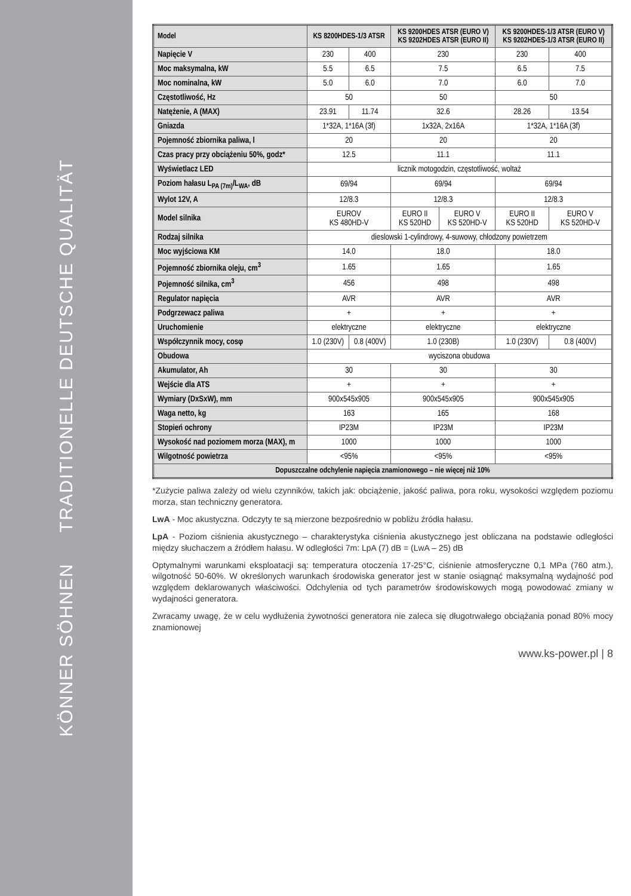KÖNNER SÖHNEN TRADITIONELLE DEUTSCHE QUALITÄT
| Model | KS 8200HDES-1/3 ATSR | | KS 9200HDES ATSR (EURO V) KS 9202HDES ATSR (EURO II) | | KS 9200HDES-1/3 ATSR (EURO V) KS 9202HDES-1/3 ATSR (EURO II) | |
| --- | --- | --- | --- | --- | --- | --- |
| Napięcie V | 230 | 400 | 230 | | 230 | 400 |
| Moc maksymalna, kW | 5.5 | 6.5 | 7.5 | | 6.5 | 7.5 |
| Moc nominalna, kW | 5.0 | 6.0 | 7.0 | | 6.0 | 7.0 |
| Częstotliwość, Hz | 50 | | 50 | | 50 | |
| Natężenie, A (MAX) | 23.91 | 11.74 | 32.6 | | 28.26 | 13.54 |
| Gniazda | 1*32A, 1*16A (3f) | | 1x32A, 2x16A | | 1*32A, 1*16A (3f) | |
| Pojemność zbiornika paliwa, l | 20 | | 20 | | 20 | |
| Czas pracy przy obciążeniu 50%, godz* | 12.5 | | 11.1 | | 11.1 | |
| Wyświetlacz LED | licznik motogodzin, częstotliwość, woltaż | | | | | |
| Poziom hałasu L<sub>PA (7m)</sub>/L<sub>WA</sub>, dB | 69/94 | | 69/94 | | 69/94 | |
| Wylot 12V, A | 12/8.3 | | 12/8.3 | | 12/8.3 | |
| Model silnika | EUROV KS 480HD-V | | EURO II KS 520HD | EURO V KS 520HD-V | EURO II KS 520HD | EURO V KS 520HD-V |
| Rodzaj silnika | dieslowski 1-cylindrowy, 4-suwowy, chłodzony powietrzem | | | | | |
| Moc wyjściowa KM | 14.0 | | 18.0 | | 18.0 | |
| Pojemność zbiornika oleju, cm<sup>3</sup> | 1.65 | | 1.65 | | 1.65 | |
| Pojemność silnika, cm<sup>3</sup> | 456 | | 498 | | 498 | |
| Regulator napięcia | AVR | | AVR | | AVR | |
| Podgrzewacz paliwa | + | | + | | + | |
| Uruchomienie | elektryczne | | elektryczne | | elektryczne | |
| Współczynnik mocy, cosφ | 1.0 (230V) | 0.8 (400V) | 1.0 (230B) | | 1.0 (230V) | 0.8 (400V) |
| Obudowa | wyciszona obudowa | | | | | |
| Akumulator, Ah | 30 | | 30 | | 30 | |
| Wejście dla ATS | + | | + | | + | |
| Wymiary (DxSxW), mm | 900x545x905 | | 900x545x905 | | 900x545x905 | |
| Waga netto, kg | 163 | | 165 | | 168 | |
| Stopień ochrony | IP23M | | IP23M | | IP23M | |
| Wysokość nad poziomem morza (MAX), m | 1000 | | 1000 | | 1000 | |
| Wilgotność powietrza | <95% | | <95% | | <95% | |
| Dopuszczalne odchylenie napięcia znamionowego – nie więcej niż 10% | | | | | | |
*Zużycie paliwa zależy od wielu czynników, takich jak: obciążenie, jakość paliwa, pora roku, wysokości względem poziomu morza, stan techniczny generatora.
LwA - Moc akustyczna. Odczyty te są mierzone bezpośrednio w pobliżu źródła hałasu.
LpA - Poziom ciśnienia akustycznego – charakterystyka ciśnienia akustycznego jest obliczana na podstawie odległości między słuchaczem a źródłem hałasu. W odległości 7m: LpA (7) dB = (LwA – 25) dB
Optymalnymi warunkami eksploatacji są: temperatura otoczenia 17-25°C, ciśnienie atmosferyczne 0,1 MPa (760 atm.), wilgotność 50-60%. W określonych warunkach środowiska generator jest w stanie osiągnąć maksymalną wydajność pod względem deklarowanych właściwości. Odchylenia od tych parametrów środowiskowych mogą powodować zmiany w wydajności generatora.
Zwracamy uwagę, że w celu wydłużenia żywotności generatora nie zaleca się długotrwałego obciążania ponad 80% mocy znamionowej
www.ks-power.pl | 8